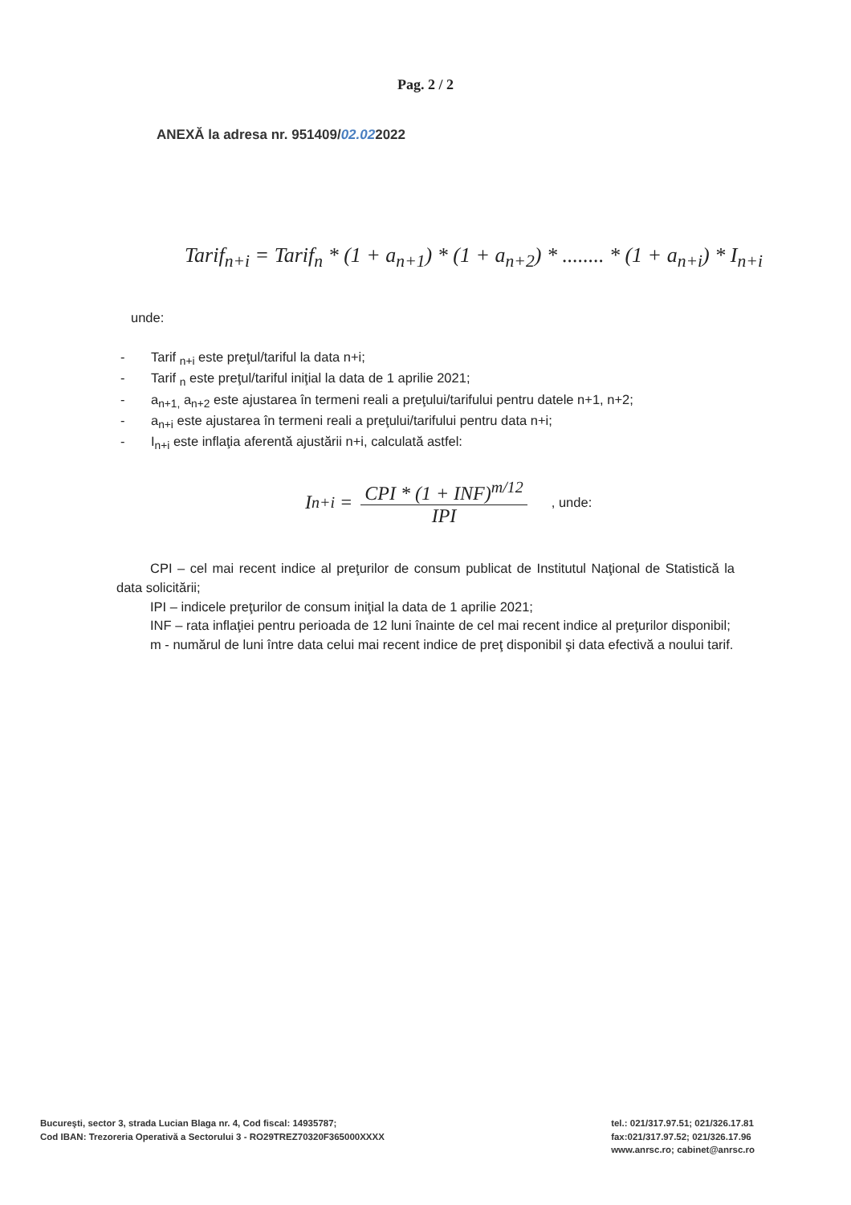Pag. 2 / 2
ANEXĂ la adresa nr. 951409/02.022022
Tarif<sub>n+i</sub> = Tarif<sub>n</sub> * (1 + a<sub>n+1</sub>) * (1 + a<sub>n+2</sub>) * ........ * (1 + a<sub>n+i</sub>) * I<sub>n+i</sub>
unde:
- Tarif <sub>n+i</sub> este preţul/tariful la data n+i;
- Tarif <sub>n</sub> este preţul/tariful iniţial la data de 1 aprilie 2021;
- a<sub>n+1,</sub> a<sub>n+2</sub> este ajustarea în termeni reali a preţului/tarifului pentru datele n+1, n+2;
- a<sub>n+i</sub> este ajustarea în termeni reali a preţului/tarifului pentru data n+i;
- I<sub>n+i</sub> este inflaţia aferentă ajustării n+i, calculată astfel:
I<sub>n+i</sub> =
CPI * (1 + INF)<sup>m/12</sup>
IPI
, unde:
CPI – cel mai recent indice al preţurilor de consum publicat de Institutul Naţional de Statistică la data solicitării;
IPI – indicele preţurilor de consum iniţial la data de 1 aprilie 2021;
INF – rata inflaţiei pentru perioada de 12 luni înainte de cel mai recent indice al preţurilor disponibil;
m - numărul de luni între data celui mai recent indice de preţ disponibil şi data efectivă a noului tarif.
Bucureşti, sector 3, strada Lucian Blaga nr. 4, Cod fiscal: 14935787;
Cod IBAN: Trezoreria Operativă a Sectorului 3 - RO29TREZ70320F365000XXXX
tel.: 021/317.97.51; 021/326.17.81
fax:021/317.97.52; 021/326.17.96
www.anrsc.ro; cabinet@anrsc.ro